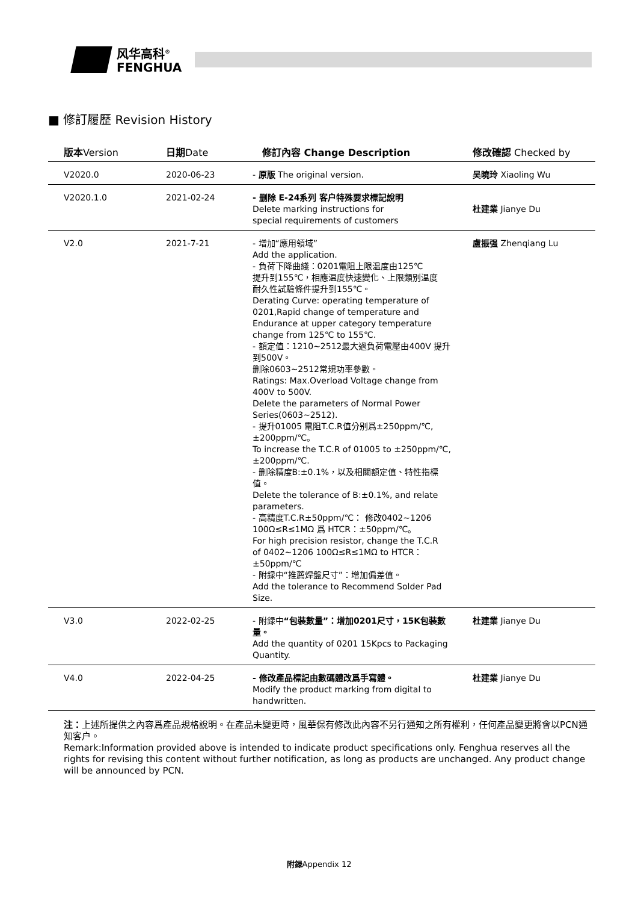风华高科<sup>®</sup>
FENGHUA
■ 修訂履歷 Revision History
| 版本 Version | 日期 Date | 修訂內容 Change Description | 修改確認 Checked by |
| --- | --- | --- | --- |
| V2020.0 | 2020-06-23 | - 原版 The original version. | 吴曉玲 Xiaoling Wu |
| V2020.1.0 | 2021-02-24 | - 删除 E-24系列 客户特殊要求標記說明 Delete marking instructions for special requirements of customers | 杜建業 Jianye Du |
| V2.0 | 2021-7-21 | - 增加“應用領域” Add the application. - 負荷下降曲綫：0201電阻上限温度由125℃ 提升到155℃，相應温度快速變化、上限類别温度 耐久性試驗條件提升到155℃。 Derating Curve: operating temperature of 0201,Rapid change of temperature and Endurance at upper category temperature change from 125℃ to 155℃. - 額定值：1210~2512最大過負荷電壓由400V 提升到500V。 删除0603~2512常規功率參數。 Ratings: Max.Overload Voltage change from 400V to 500V. Delete the parameters of Normal Power Series(0603~2512). - 提升01005 電阻T.C.R值分别爲±250ppm/℃, ±200ppm/℃。 To increase the T.C.R of 01005 to ±250ppm/℃, ±200ppm/℃. - 删除精度B:±0.1%，以及相關額定值、特性指標值。 Delete the tolerance of B:±0.1%, and relate parameters. - 高精度T.C.R±50ppm/℃： 修改0402~1206 100Ω≤R≤1MΩ 爲 HTCR：±50ppm/℃。 For high precision resistor, change the T.C.R of 0402~1206 100Ω≤R≤1MΩ to HTCR：±50ppm/℃ - 附録中“推薦焊盤尺寸”：增加偏差值。 Add the tolerance to Recommend Solder Pad Size. | 盧振强 Zhenqiang Lu |
| V3.0 | 2022-02-25 | - 附録中 “包裝數量”：增加0201尺寸，15K包裝數量。 Add the quantity of 0201 15Kpcs to Packaging Quantity. | 杜建業 Jianye Du |
| V4.0 | 2022-04-25 | - 修改產品標記由數碼體改爲手寫體。 Modify the product marking from digital to handwritten. | 杜建業 Jianye Du |
注：上述所提供之內容爲產品規格說明。在產品未變更時，風華保有修改此內容不另行通知之所有權利，任何產品變更將會以PCN通知客户。
Remark:Information provided above is intended to indicate product specifications only. Fenghua reserves all the rights for revising this content without further notification, as long as products are unchanged. Any product change will be announced by PCN.
附録Appendix 12